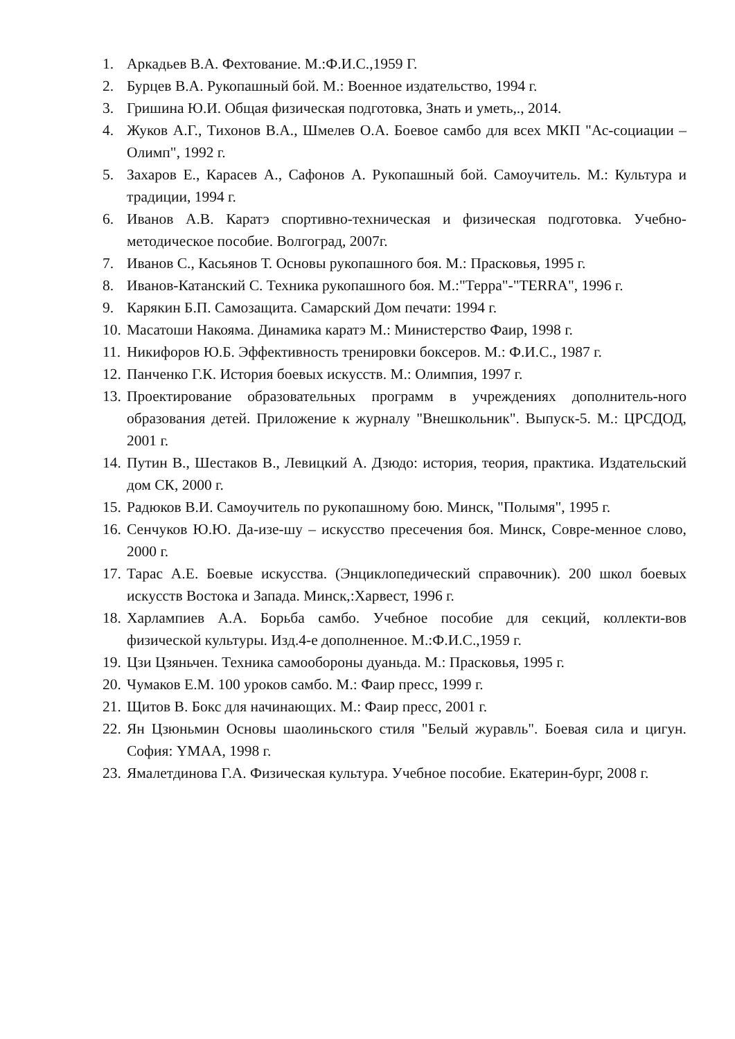1. Аркадьев В.А. Фехтование. М.:Ф.И.С.,1959 Г.
2. Бурцев В.А. Рукопашный бой. М.: Военное издательство, 1994 г.
3. Гришина Ю.И. Общая физическая подготовка, Знать и уметь,., 2014.
4. Жуков А.Г., Тихонов В.А., Шмелев О.А. Боевое самбо для всех МКП "Ас-социации – Олимп", 1992 г.
5. Захаров Е., Карасев А., Сафонов А. Рукопашный бой. Самоучитель. М.: Культура и традиции, 1994 г.
6. Иванов А.В. Каратэ спортивно-техническая и физическая подготовка. Учебно-методическое пособие. Волгоград, 2007г.
7. Иванов С., Касьянов Т. Основы рукопашного боя. М.: Прасковья, 1995 г.
8. Иванов-Катанский С. Техника рукопашного боя. М.:"Терра"-"TERRA", 1996 г.
9. Карякин Б.П. Самозащита. Самарский Дом печати: 1994 г.
10. Масатоши Накояма. Динамика каратэ М.: Министерство Фаир, 1998 г.
11. Никифоров Ю.Б. Эффективность тренировки боксеров. М.: Ф.И.С., 1987 г.
12. Панченко Г.К. История боевых искусств. М.: Олимпия, 1997 г.
13. Проектирование образовательных программ в учреждениях дополнитель-ного образования детей. Приложение к журналу "Внешкольник". Выпуск-5. М.: ЦРСДОД, 2001 г.
14. Путин В., Шестаков В., Левицкий А. Дзюдо: история, теория, практика. Издательский дом СК, 2000 г.
15. Радюков В.И. Самоучитель по рукопашному бою. Минск, "Полымя", 1995 г.
16. Сенчуков Ю.Ю. Да-изе-шу – искусство пресечения боя. Минск, Совре-менное слово, 2000 г.
17. Тарас А.Е. Боевые искусства. (Энциклопедический справочник). 200 школ боевых искусств Востока и Запада. Минск,:Харвест, 1996 г.
18. Харлампиев А.А. Борьба самбо. Учебное пособие для секций, коллекти-вов физической культуры. Изд.4-е дополненное. М.:Ф.И.С.,1959 г.
19. Цзи Цзяньчен. Техника самообороны дуаньда. М.: Прасковья, 1995 г.
20. Чумаков Е.М. 100 уроков самбо. М.: Фаир пресс, 1999 г.
21. Щитов В. Бокс для начинающих. М.: Фаир пресс, 2001 г.
22. Ян Цзюньмин Основы шаолиньского стиля "Белый журавль". Боевая сила и цигун. София: YMAA, 1998 г.
23. Ямалетдинова Г.А. Физическая культура. Учебное пособие. Екатерин-бург, 2008 г.